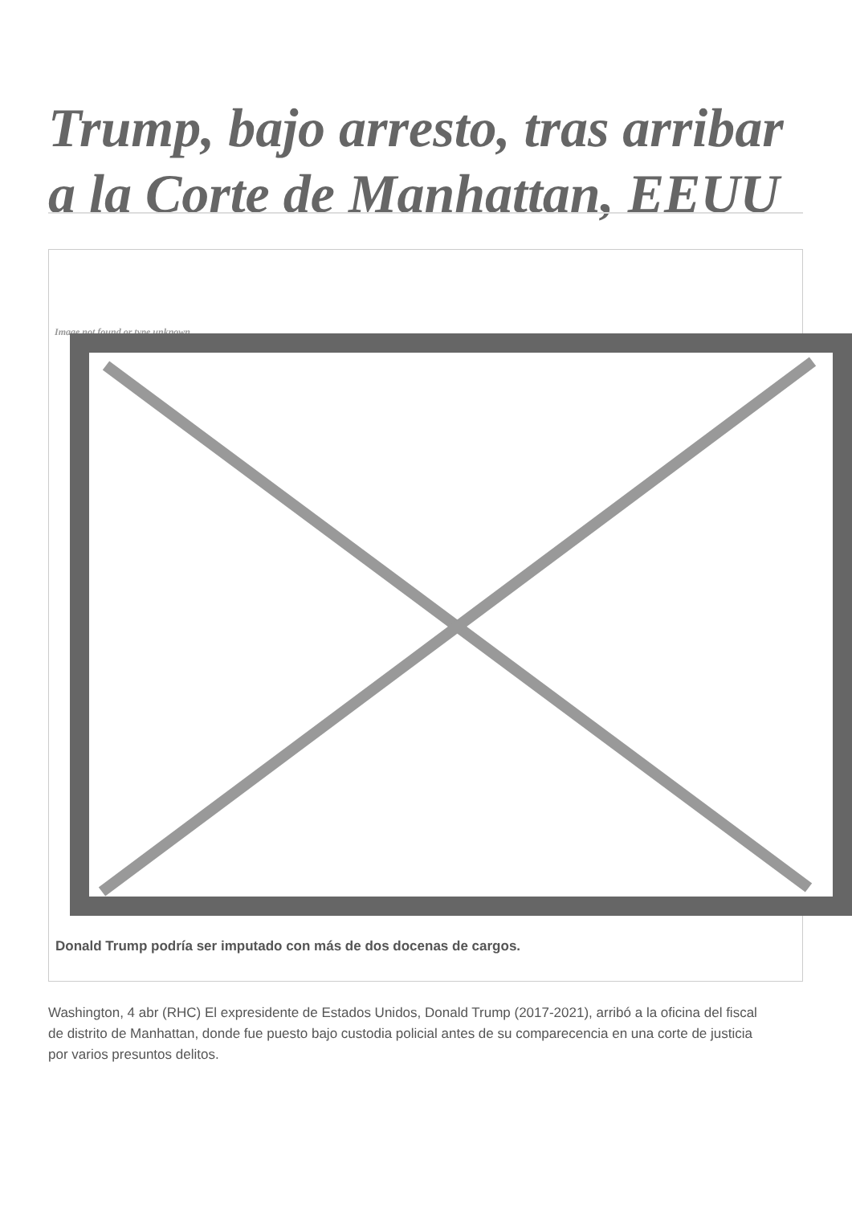Trump, bajo arresto, tras arribar a la Corte de Manhattan, EEUU
Image not found or type unknown
Donald Trump podría ser imputado con más de dos docenas de cargos.
Washington, 4 abr (RHC) El expresidente de Estados Unidos, Donald Trump (2017-2021), arribó a la oficina del fiscal de distrito de Manhattan, donde fue puesto bajo custodia policial antes de su comparecencia en una corte de justicia por varios presuntos delitos.